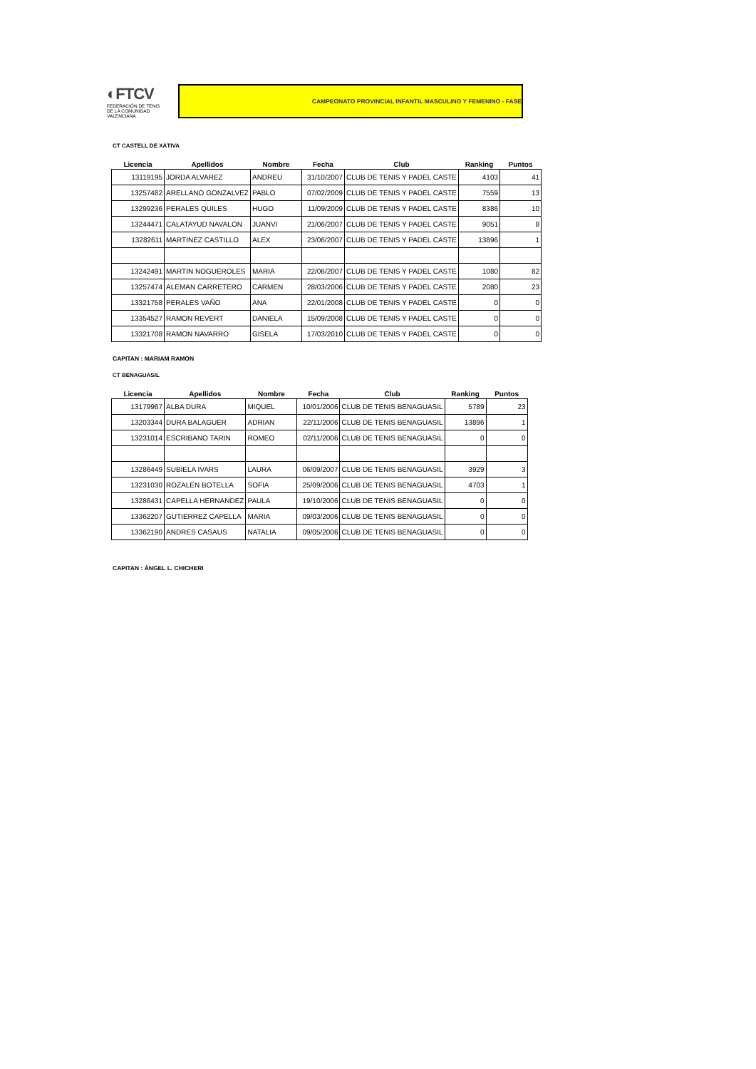◐FTCV
FEDERACIÓN DE TENIS
DE LA COMUNIDAD VALENCIANA
CAMPEONATO PROVINCIAL INFANTIL MASCULINO Y FEMENINO - FASE
CT CASTELL DE XÀTIVA
| Licencia | Apellidos | Nombre | Fecha | Club | Ranking | Puntos |
| --- | --- | --- | --- | --- | --- | --- |
| 13119195 | JORDA ALVAREZ | ANDREU | 31/10/2007 | CLUB DE TENIS Y PADEL CASTE | 4103 | 41 |
| 13257482 | ARELLANO GONZALVEZ | PABLO | 07/02/2009 | CLUB DE TENIS Y PADEL CASTE | 7559 | 13 |
| 13299236 | PERALES QUILES | HUGO | 11/09/2009 | CLUB DE TENIS Y PADEL CASTE | 8386 | 10 |
| 13244471 | CALATAYUD NAVALON | JUANVI | 21/06/2007 | CLUB DE TENIS Y PADEL CASTE | 9051 | 8 |
| 13282611 | MARTINEZ CASTILLO | ALEX | 23/06/2007 | CLUB DE TENIS Y PADEL CASTE | 13896 | 1 |
| 13242491 | MARTIN NOGUEROLES | MARIA | 22/06/2007 | CLUB DE TENIS Y PADEL CASTE | 1080 | 82 |
| 13257474 | ALEMAN CARRETERO | CARMEN | 28/03/2006 | CLUB DE TENIS Y PADEL CASTE | 2080 | 23 |
| 13321758 | PERALES VAÑO | ANA | 22/01/2008 | CLUB DE TENIS Y PADEL CASTE | 0 | 0 |
| 13354527 | RAMON REVERT | DANIELA | 15/09/2008 | CLUB DE TENIS Y PADEL CASTE | 0 | 0 |
| 13321708 | RAMON NAVARRO | GISELA | 17/03/2010 | CLUB DE TENIS Y PADEL CASTE | 0 | 0 |
CAPITAN : MARIAM RAMON
CT BENAGUASIL
| Licencia | Apellidos | Nombre | Fecha | Club | Ranking | Puntos |
| --- | --- | --- | --- | --- | --- | --- |
| 13179967 | ALBA DURA | MIQUEL | 10/01/2006 | CLUB DE TENIS BENAGUASIL | 5789 | 23 |
| 13203344 | DURA BALAGUER | ADRIAN | 22/11/2006 | CLUB DE TENIS BENAGUASIL | 13896 | 1 |
| 13231014 | ESCRIBANO TARIN | ROMEO | 02/11/2006 | CLUB DE TENIS BENAGUASIL | 0 | 0 |
| 13286449 | SUBIELA IVARS | LAURA | 06/09/2007 | CLUB DE TENIS BENAGUASIL | 3929 | 3 |
| 13231030 | ROZALEN BOTELLA | SOFIA | 25/09/2006 | CLUB DE TENIS BENAGUASIL | 4703 | 1 |
| 13286431 | CAPELLA HERNANDEZ | PAULA | 19/10/2006 | CLUB DE TENIS BENAGUASIL | 0 | 0 |
| 13362207 | GUTIERREZ CAPELLA | MARIA | 09/03/2006 | CLUB DE TENIS BENAGUASIL | 0 | 0 |
| 13362190 | ANDRES CASAUS | NATALIA | 09/05/2006 | CLUB DE TENIS BENAGUASIL | 0 | 0 |
CAPITAN : ÁNGEL L. CHICHERI